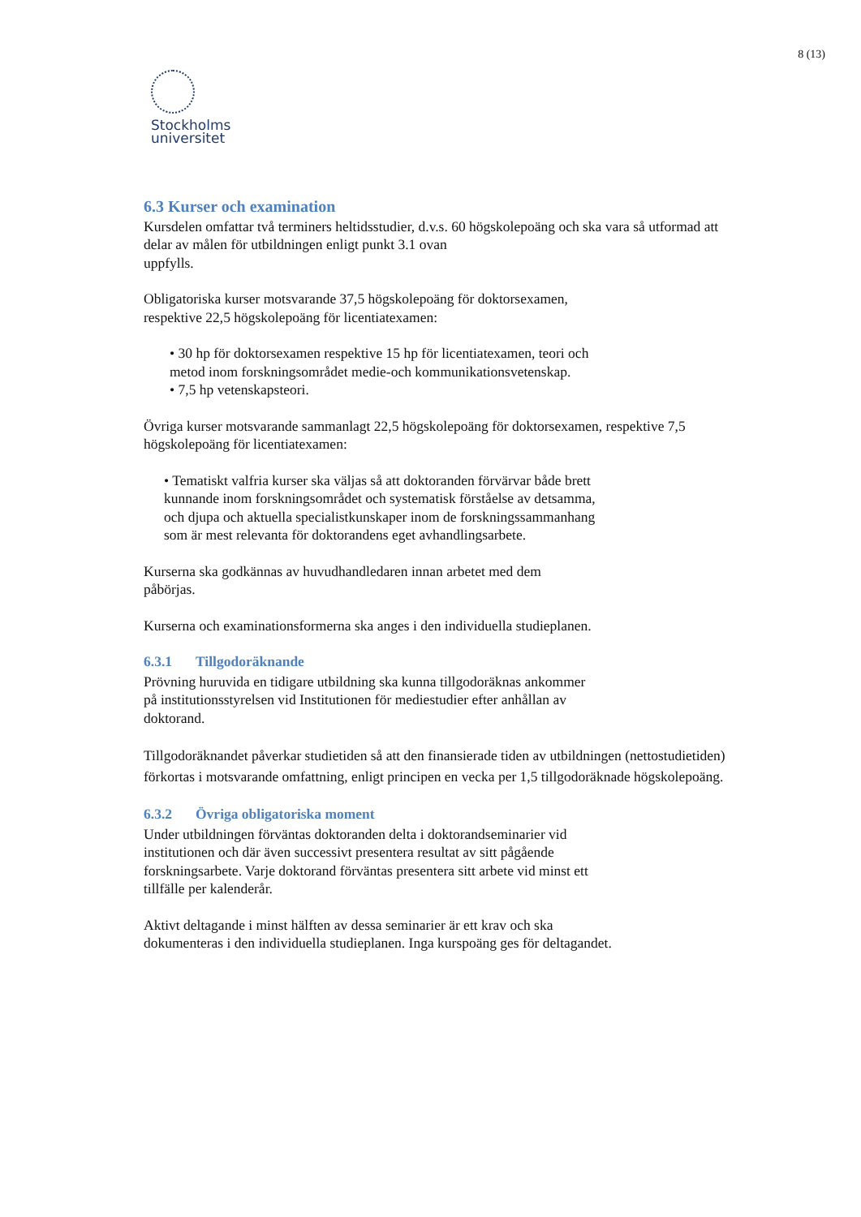8 (13)
Stockholms
universitet
6.3 Kurser och examination
Kursdelen omfattar två terminers heltidsstudier, d.v.s. 60 högskolepoäng och ska vara så utformad att delar av målen för utbildningen enligt punkt 3.1 ovan
uppfylls.
Obligatoriska kurser motsvarande 37,5 högskolepoäng för doktorsexamen,
respektive 22,5 högskolepoäng för licentiatexamen:
• 30 hp för doktorsexamen respektive 15 hp för licentiatexamen, teori och
metod inom forskningsområdet medie-och kommunikationsvetenskap.
• 7,5 hp vetenskapsteori.
Övriga kurser motsvarande sammanlagt 22,5 högskolepoäng för doktorsexamen, respektive 7,5 högskolepoäng för licentiatexamen:
• Tematiskt valfria kurser ska väljas så att doktoranden förvärvar både brett
kunnande inom forskningsområdet och systematisk förståelse av detsamma,
och djupa och aktuella specialistkunskaper inom de forskningssammanhang
som är mest relevanta för doktorandens eget avhandlingsarbete.
Kurserna ska godkännas av huvudhandledaren innan arbetet med dem
påbörjas.
Kurserna och examinationsformerna ska anges i den individuella studieplanen.
6.3.1 Tillgodoräknande
Prövning huruvida en tidigare utbildning ska kunna tillgodoräknas ankommer
på institutionsstyrelsen vid Institutionen för mediestudier efter anhållan av
doktorand.
Tillgodoräknandet påverkar studietiden så att den finansierade tiden av utbildningen (nettostudietiden) förkortas i motsvarande omfattning, enligt principen en vecka per 1,5 tillgodoräknade högskolepoäng.
6.3.2 Övriga obligatoriska moment
Under utbildningen förväntas doktoranden delta i doktorandseminarier vid
institutionen och där även successivt presentera resultat av sitt pågående
forskningsarbete. Varje doktorand förväntas presentera sitt arbete vid minst ett
tillfälle per kalenderår.
Aktivt deltagande i minst hälften av dessa seminarier är ett krav och ska
dokumenteras i den individuella studieplanen. Inga kurspoäng ges för deltagandet.